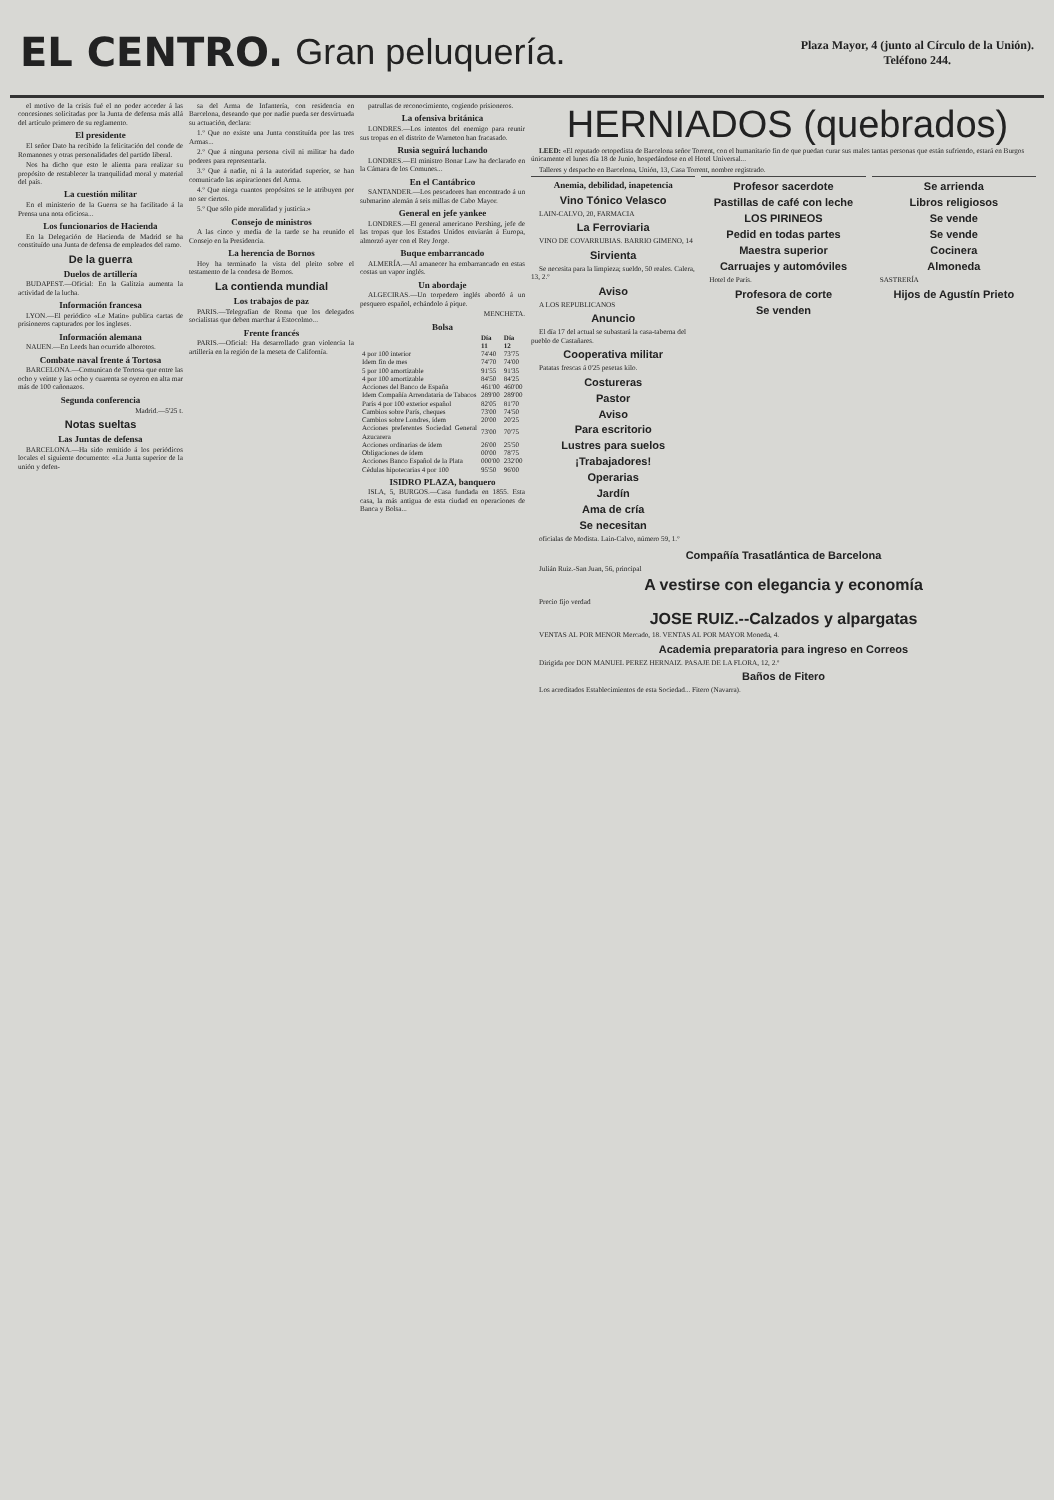EL CENTRO. Gran peluquería.
Plaza Mayor, 4 (junto al Círculo de la Unión).
Teléfono 244.
el motivo de la crisis fué el no poder acceder á las concesiones solicitadas por la Junta de defensa más allá del artículo primero de su reglamento.
El presidente
El señor Dato ha recibido la felicitación del conde de Romanones y otras personalidades del partido liberal.
Nos ha dicho que esto le alienta para realizar su propósito de restablecer la tranquilidad moral y material del país.
La cuestión militar
En el ministerio de la Guerra se ha facilitado á la Prensa una nota oficiosa...
Los funcionarios de Hacienda
En la Delegación de Hacienda de Madrid se ha constituído una Junta de defensa de empleados del ramo.
De la guerra
Duelos de artillería
BUDAPEST.—Oficial: En la Galitzia aumenta la actividad de la lucha.
Información francesa
LYON.—El periódico «Le Matin» publica cartas de prisioneros capturados por los ingleses.
Información alemana
NAUEN.—En Leeds han ocurrido alborotos.
Combate naval frente á Tortosa
BARCELONA.—Comunican de Tortosa que entre las ocho y veinte y las ocho y cuarenta se oyeron en alta mar más de 100 cañonazos.
Segunda conferencia
Madrid.—5'25 t.
Notas sueltas
Las Juntas de defensa
BARCELONA.—Ha sido remitido á los periódicos locales el siguiente documento: «La Junta superior de la unión y defen-
sa del Arma de Infantería, con residencia en Barcelona, deseando que por nadie pueda ser desvirtuada su actuación, declara:
1.º Que no existe una Junta constituída por las tres Armas...
2.º Que á ninguna persona civil ni militar ha dado poderes para representarla.
3.º Que á nadie, ni á la autoridad superior, se han comunicado las aspiraciones del Arma.
4.º Que niega cuantos propósitos se le atribuyen por no ser ciertos.
5.º Que sólo pide moralidad y justicia.»
Consejo de ministros
A las cinco y media de la tarde se ha reunido el Consejo en la Presidencia.
La herencia de Bornos
Hoy ha terminado la vista del pleito sobre el testamento de la condesa de Bornos.
La contienda mundial
Los trabajos de paz
PARIS.—Telegrafían de Roma que los delegados socialistas que deben marchar á Estocolmo...
Frente francés
PARIS.—Oficial: Ha desarrollado gran violencia la artillería en la región de la meseta de Californía.
patrullas de reconocimiento, cogiendo prisioneros.
La ofensiva británica
LONDRES.—Los intentos del enemigo para reunir sus tropas en el distrito de Warneton han fracasado.
Rusia seguirá luchando
LONDRES.—El ministro Bonar Law ha declarado en la Cámara de los Comunes...
En el Cantábrico
SANTANDER.—Los pescadores han encontrado á un submarino alemán á seis millas de Cabo Mayor.
General en jefe yankee
LONDRES.—El general americano Pershing, jefe de las tropas que los Estados Unidos enviarán á Europa, almorzó ayer con el Rey Jorge.
Buque embarrancado
ALMERÍA.—Al amanecer ha embarrancado en estas costas un vapor inglés.
Un abordaje
ALGECIRAS.—Un torpedero inglés abordó á un pesquero español, echándolo á pique.
MENCHETA.
Bolsa
| | Día 11 | Día 12 |
| --- | --- | --- |
| 4 por 100 interior | 74'40 | 73'75 |
| Idem fin de mes | 74'70 | 74'00 |
| 5 por 100 amortizable | 91'55 | 91'35 |
| 4 por 100 amortizable | 84'50 | 84'25 |
| Acciones del Banco de España | 461'00 | 460'00 |
| Idem Compañía Arrendataria de Tabacos | 289'00 | 289'00 |
| París 4 por 100 exterior español | 82'05 | 81'70 |
| Cambios sobre París, cheques | 73'00 | 74'50 |
| Cambios sobre Londres, ídem | 20'00 | 20'25 |
| Acciones preferentes Sociedad General Azucarera | 73'00 | 70'75 |
| Acciones ordinarias de ídem | 26'00 | 25'50 |
| Obligaciones de ídem | 00'00 | 78'75 |
| Acciones Banco Español de la Plata | 000'00 | 232'00 |
| Cédulas hipotecarias 4 por 100 | 95'50 | 96'00 |
ISIDRO PLAZA, banquero
ISLA, 5, BURGOS.—Casa fundada en 1855. Esta casa, la más antigua de esta ciudad en operaciones de Banca y Bolsa...
HERNIADOS (quebrados)
LEED: «El reputado ortopedista de Barcelona señor Torrent, con el humanitario fin de que puedan curar sus males tantas personas que están sufriendo, estará en Burgos únicamente el lunes día 18 de Junio, hospedándose en el Hotel Universal...
Talleres y despacho en Barcelona, Unión, 13, Casa Torrent, nombre registrado.
Anemia, debilidad, inapetencia
Vino Tónico Velasco
LAIN-CALVO, 20, FARMACIA
La Ferroviaria
VINO DE COVARRUBIAS. BARRIO GIMENO, 14
Sirvienta
Se necesita para la limpieza; sueldo, 50 reales. Calera, 13, 2.º
Aviso
A LOS REPUBLICANOS
Anuncio
El día 17 del actual se subastará la casa-taberna del pueblo de Castañares.
Cooperativa militar
Patatas frescas á 0'25 pesetas kilo.
Costureras
Pastor
Aviso
Para escritorio
Lustres para suelos
¡Trabajadores!
Operarias
Jardín
Ama de cría
Se necesitan
oficialas de Modista. Lain-Calvo, número 59, 1.º
Profesor sacerdote
Pastillas de café con leche
LOS PIRINEOS
Pedid en todas partes
Maestra superior
Carruajes y automóviles
Hotel de París.
Profesora de corte
Se venden
Se arrienda
Libros religiosos
Se vende
Se vende
Cocinera
Almoneda
SASTRERÍA
Hijos de Agustín Prieto
Compañía Trasatlántica de Barcelona
Julián Ruiz.-San Juan, 56, principal
A vestirse con elegancia y economía
Precio fijo verdad
JOSE RUIZ.--Calzados y alpargatas
VENTAS AL POR MENOR Mercado, 18. VENTAS AL POR MAYOR Moneda, 4.
Academia preparatoria para ingreso en Correos
Dirigida por DON MANUEL PEREZ HERNAIZ. PASAJE DE LA FLORA, 12, 2.º
Baños de Fitero
Los acreditados Establecimientos de esta Sociedad... Fitero (Navarra).